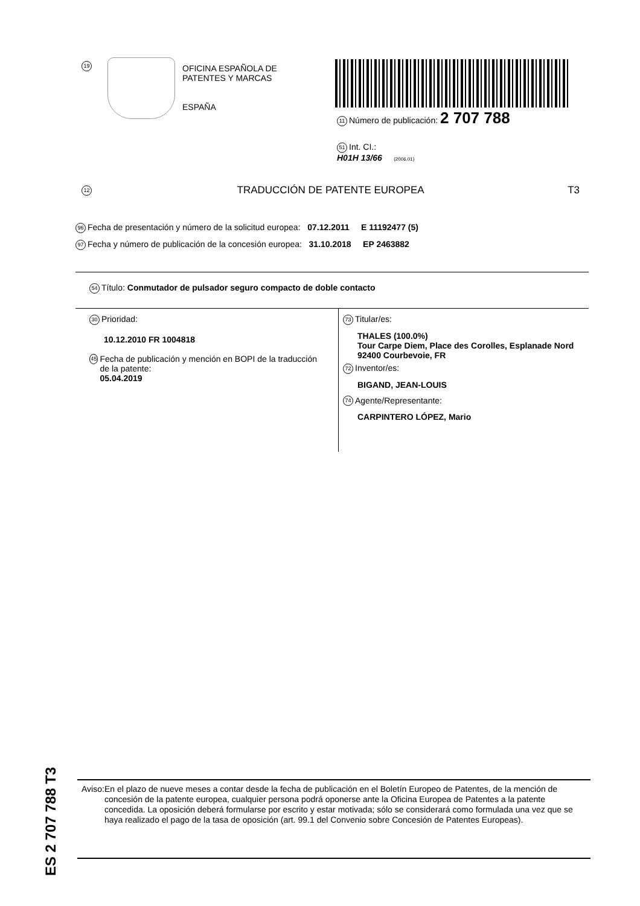19
OFICINA ESPAÑOLA DE
PATENTES Y MARCAS
ESPAÑA
11 Número de publicación: 2 707 788
51 Int. CI.:
H01H 13/66 (2006.01)
12 TRADUCCIÓN DE PATENTE EUROPEA T3
96 Fecha de presentación y número de la solicitud europea: 07.12.2011 E 11192477 (5)
97 Fecha y número de publicación de la concesión europea: 31.10.2018 EP 2463882
54 Título: Conmutador de pulsador seguro compacto de doble contacto
30 Prioridad:
10.12.2010 FR 1004818
45 Fecha de publicación y mención en BOPI de la traducción de la patente:
05.04.2019
73 Titular/es:
THALES (100.0%)
Tour Carpe Diem, Place des Corolles, Esplanade Nord
92400 Courbevoie, FR
72 Inventor/es:
BIGAND, JEAN-LOUIS
74 Agente/Representante:
CARPINTERO LÓPEZ, Mario
Aviso: En el plazo de nueve meses a contar desde la fecha de publicación en el Boletín Europeo de Patentes, de la mención de concesión de la patente europea, cualquier persona podrá oponerse ante la Oficina Europea de Patentes a la patente concedida. La oposición deberá formularse por escrito y estar motivada; sólo se considerará como formulada una vez que se haya realizado el pago de la tasa de oposición (art. 99.1 del Convenio sobre Concesión de Patentes Europeas).
ES 2 707 788 T3